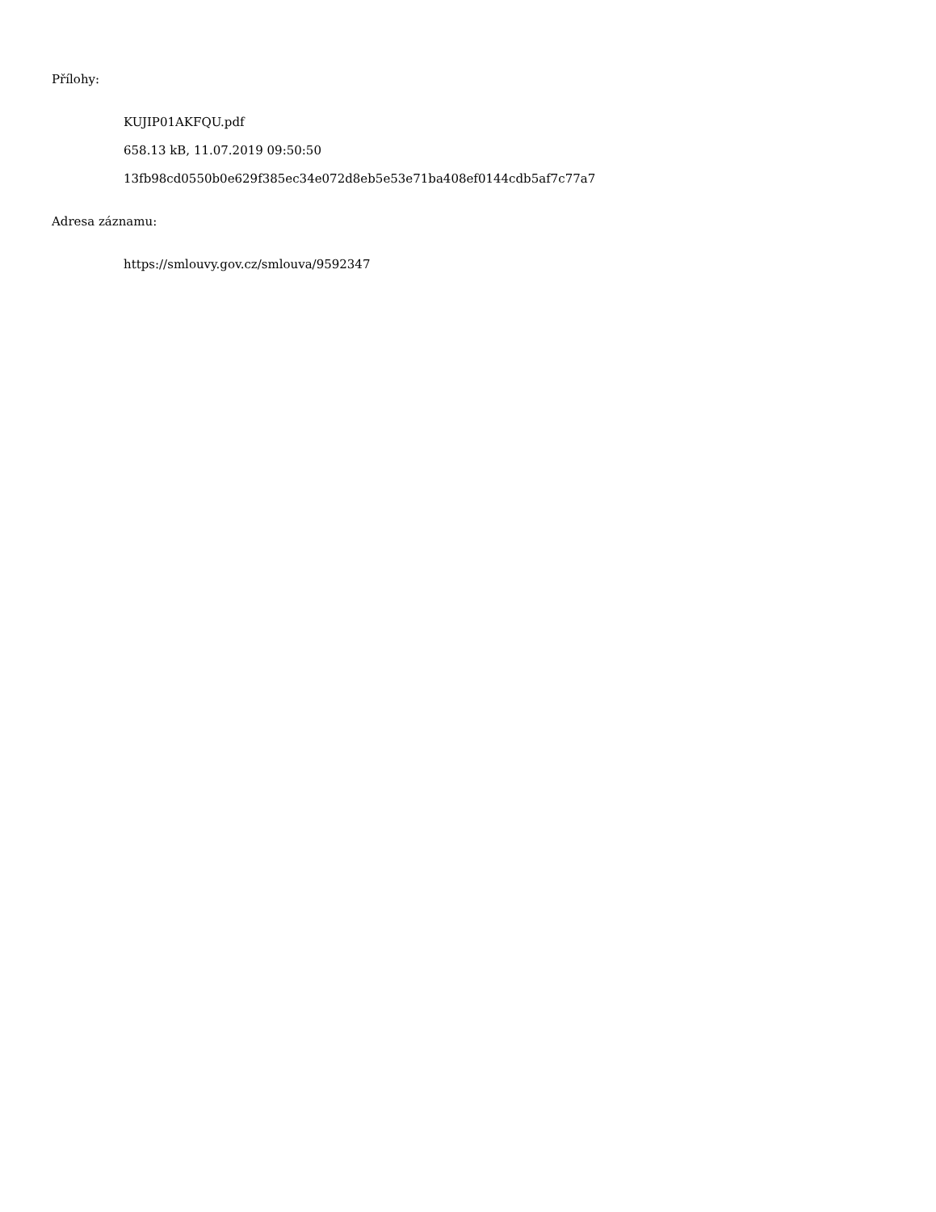Přílohy:
KUJIP01AKFQU.pdf
658.13 kB, 11.07.2019 09:50:50
13fb98cd0550b0e629f385ec34e072d8eb5e53e71ba408ef0144cdb5af7c77a7
Adresa záznamu:
https://smlouvy.gov.cz/smlouva/9592347